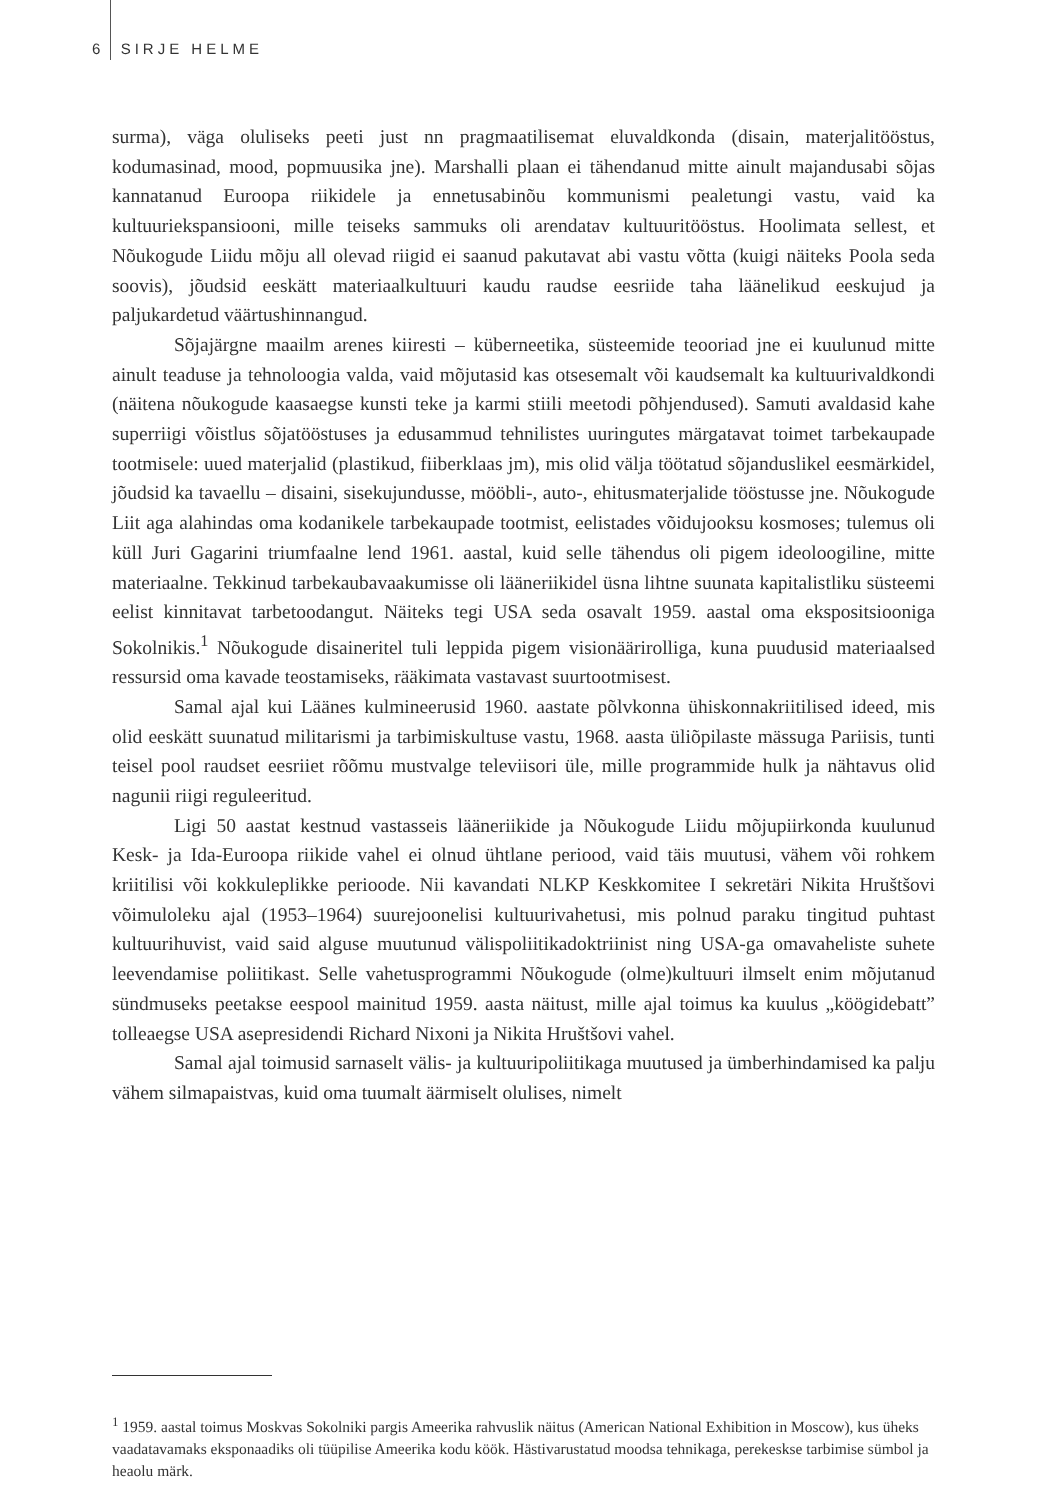6 SIRJE HELME
surma), väga oluliseks peeti just nn pragmaatilisemat eluvaldkonda (disain, materjalitööstus, kodumasinad, mood, popmuusika jne). Marshalli plaan ei tähendanud mitte ainult majandusabi sõjas kannatanud Euroopa riikidele ja ennetusabinõu kommunismi pealetungi vastu, vaid ka kultuuriekspansiooni, mille teiseks sammuks oli arendatav kultuuritööstus. Hoolimata sellest, et Nõukogude Liidu mõju all olevad riigid ei saanud pakutavat abi vastu võtta (kuigi näiteks Poola seda soovis), jõudsid eeskätt materiaalkultuuri kaudu raudse eesriide taha läänelikud eeskujud ja paljukardetud väärtushinnangud.
Sõjajärgne maailm arenes kiiresti – küberneetika, süsteemide teooriad jne ei kuulunud mitte ainult teaduse ja tehnoloogia valda, vaid mõjutasid kas otsesemalt või kaudsemalt ka kultuurivaldkondi (näitena nõukogude kaasaegse kunsti teke ja karmi stiili meetodi põhjendused). Samuti avaldasid kahe superriigi võistlus sõjatööstuses ja edusammud tehnilistes uuringutes märgatavat toimet tarbekaupade tootmisele: uued materjalid (plastikud, fiiberklaas jm), mis olid välja töötatud sõjanduslikel eesmärkidel, jõudsid ka tavaellu – disaini, sisekujundusse, mööbli-, auto-, ehitusmaterjalide tööstusse jne. Nõukogude Liit aga alahindas oma kodanikele tarbekaupade tootmist, eelistades võidujooksu kosmoses; tulemus oli küll Juri Gagarini triumfaalne lend 1961. aastal, kuid selle tähendus oli pigem ideoloogiline, mitte materiaalne. Tekkinud tarbekaubavaakumisse oli lääneriikidel üsna lihtne suunata kapitalistliku süsteemi eelist kinnitavat tarbetoodangut. Näiteks tegi USA seda osavalt 1959. aastal oma ekspositsiooniga Sokolnikis.<sup>1</sup> Nõukogude disaineritel tuli leppida pigem visionäärirolliga, kuna puudusid materiaalsed ressursid oma kavade teostamiseks, rääkimata vastavast suurtootmisest.
Samal ajal kui Läänes kulmineerusid 1960. aastate põlvkonna ühiskonnakriitilised ideed, mis olid eeskätt suunatud militarismi ja tarbimiskultuse vastu, 1968. aasta üliõpilaste mässuga Pariisis, tunti teisel pool raudset eesriiet rõõmu mustvalge televiisori üle, mille programmide hulk ja nähtavus olid nagunii riigi reguleeritud.
Ligi 50 aastat kestnud vastasseis lääneriikide ja Nõukogude Liidu mõjupiirkonda kuulunud Kesk- ja Ida-Euroopa riikide vahel ei olnud ühtlane periood, vaid täis muutusi, vähem või rohkem kriitilisi või kokkuleplikke perioode. Nii kavandati NLKP Keskkomitee I sekretäri Nikita Hruštšovi võimuloleku ajal (1953–1964) suurejoonelisi kultuurivahetusi, mis polnud paraku tingitud puhtast kultuurihuvist, vaid said alguse muutunud välispoliitikadoktriinist ning USA-ga omavaheliste suhete leevendamise poliitikast. Selle vahetusprogrammi Nõukogude (olme)kultuuri ilmselt enim mõjutanud sündmuseks peetakse eespool mainitud 1959. aasta näitust, mille ajal toimus ka kuulus „köögidebatt” tolleaegse USA asepresidendi Richard Nixoni ja Nikita Hruštšovi vahel.
Samal ajal toimusid sarnaselt välis- ja kultuuripoliitikaga muutused ja ümberhindamised ka palju vähem silmapaistvas, kuid oma tuumalt äärmiselt olulises, nimelt
<sup>1</sup> 1959. aastal toimus Moskvas Sokolniki pargis Ameerika rahvuslik näitus (American National Exhibition in Moscow), kus üheks vaadatavamaks eksponaadiks oli tüüpilise Ameerika kodu köök. Hästivarustatud moodsa tehnikaga, perekeskse tarbimise sümbol ja heaolu märk.